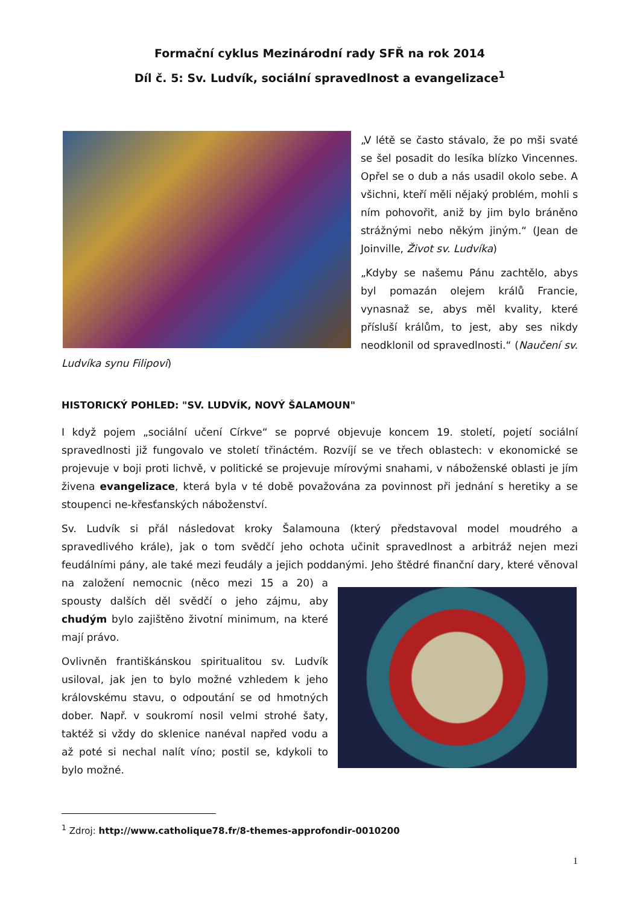Formační cyklus Mezinárodní rady SFŘ na rok 2014
Díl č. 5: Sv. Ludvík, sociální spravedlnost a evangelizace<sup>1</sup>
„V létě se často stávalo, že po mši svaté se šel posadit do lesíka blízko Vincennes. Opřel se o dub a nás usadil okolo sebe. A všichni, kteří měli nějaký problém, mohli s ním pohovořit, aniž by jim bylo bráněno strážnými nebo někým jiným.“ (Jean de Joinville, Život sv. Ludvíka)
„Kdyby se našemu Pánu zachtělo, abys byl pomazán olejem králů Francie, vynasnaž se, abys měl kvality, které přísluší králům, to jest, aby ses nikdy neodklonil od spravedlnosti.“ (Naučení sv. Ludvíka synu Filipovi)
HISTORICKÝ POHLED: "SV. LUDVÍK, NOVÝ ŠALAMOUN"
I když pojem „sociální učení Církve“ se poprvé objevuje koncem 19. století, pojetí sociální spravedlnosti již fungovalo ve století třináctém. Rozvíjí se ve třech oblastech: v ekonomické se projevuje v boji proti lichvě, v politické se projevuje mírovými snahami, v náboženské oblasti je jím živena evangelizace, která byla v té době považována za povinnost při jednání s heretiky a se stoupenci ne-křesťanských náboženství.
Sv. Ludvík si přál následovat kroky Šalamouna (který představoval model moudrého a spravedlivého krále), jak o tom svědčí jeho ochota učinit spravedlnost a arbitráž nejen mezi feudálními pány, ale také mezi feudály a jejich poddanými. Jeho štědré finanční dary, které věnoval na založení nemocnic (něco mezi 15 a 20) a spousty dalších děl svědčí o jeho zájmu, aby chudým bylo zajištěno životní minimum, na které mají právo.
Ovlivněn františkánskou spiritualitou sv. Ludvík usiloval, jak jen to bylo možné vzhledem k jeho královskému stavu, o odpoutání se od hmotných dober. Např. v soukromí nosil velmi strohé šaty, taktéž si vždy do sklenice nanéval napřed vodu a až poté si nechal nalít víno; postil se, kdykoli to bylo možné.
<sup>1</sup> Zdroj: http://www.catholique78.fr/8-themes-approfondir-0010200
1